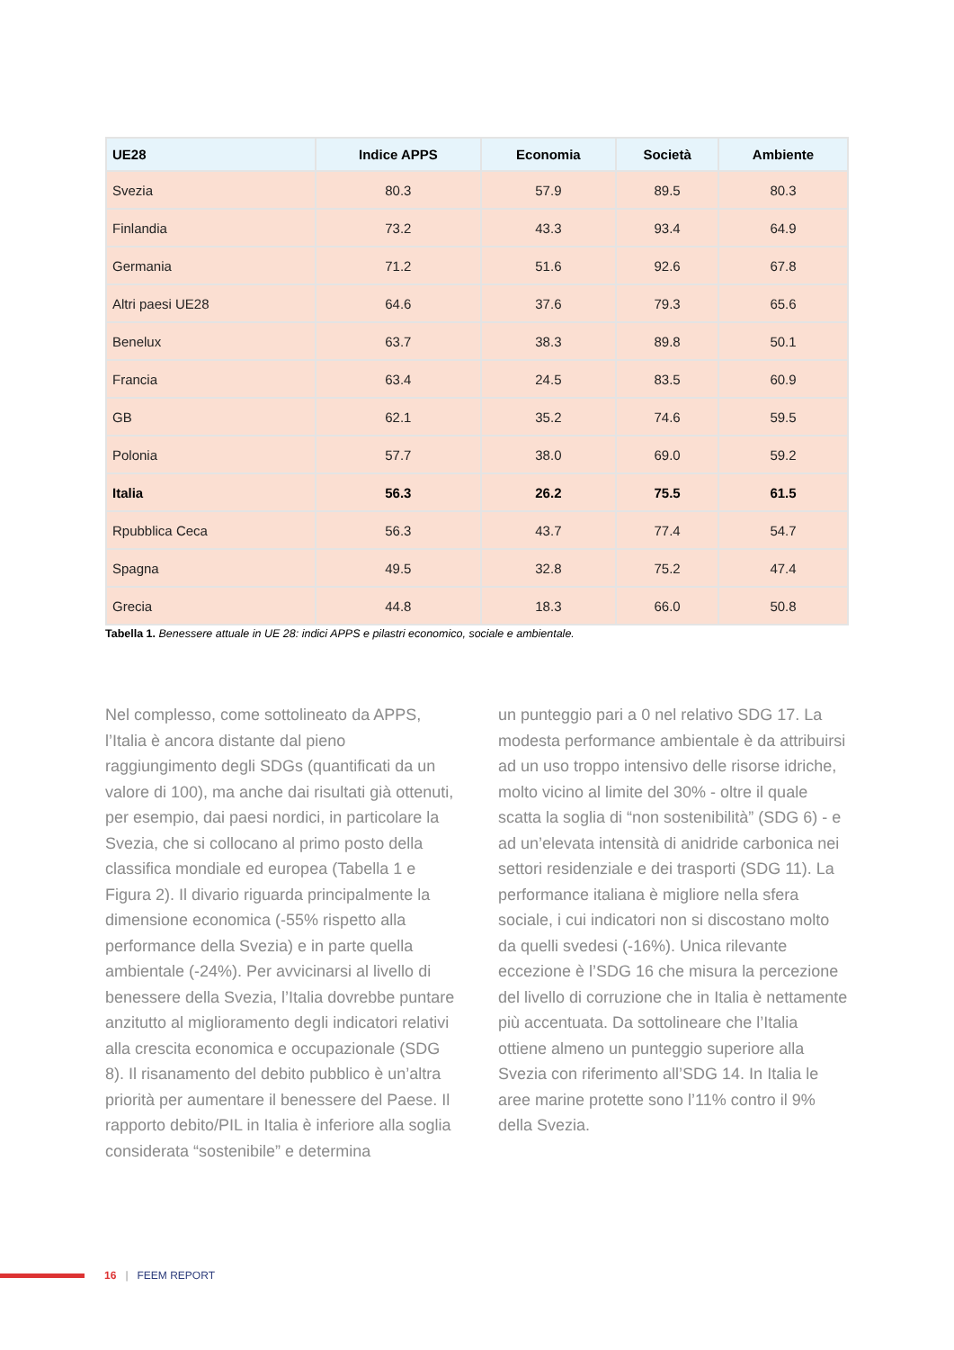| UE28 | Indice APPS | Economia | Società | Ambiente |
| --- | --- | --- | --- | --- |
| Svezia | 80.3 | 57.9 | 89.5 | 80.3 |
| Finlandia | 73.2 | 43.3 | 93.4 | 64.9 |
| Germania | 71.2 | 51.6 | 92.6 | 67.8 |
| Altri paesi UE28 | 64.6 | 37.6 | 79.3 | 65.6 |
| Benelux | 63.7 | 38.3 | 89.8 | 50.1 |
| Francia | 63.4 | 24.5 | 83.5 | 60.9 |
| GB | 62.1 | 35.2 | 74.6 | 59.5 |
| Polonia | 57.7 | 38.0 | 69.0 | 59.2 |
| Italia | 56.3 | 26.2 | 75.5 | 61.5 |
| Rpubblica Ceca | 56.3 | 43.7 | 77.4 | 54.7 |
| Spagna | 49.5 | 32.8 | 75.2 | 47.4 |
| Grecia | 44.8 | 18.3 | 66.0 | 50.8 |
Tabella 1. Benessere attuale in UE 28: indici APPS e pilastri economico, sociale e ambientale.
Nel complesso, come sottolineato da APPS, l’Italia è ancora distante dal pieno raggiungimento degli SDGs (quantificati da un valore di 100), ma anche dai risultati già ottenuti, per esempio, dai paesi nordici, in particolare la Svezia, che si collocano al primo posto della classifica mondiale ed europea (Tabella 1 e Figura 2). Il divario riguarda principalmente la dimensione economica (-55% rispetto alla performance della Svezia) e in parte quella ambientale (-24%). Per avvicinarsi al livello di benessere della Svezia, l’Italia dovrebbe puntare anzitutto al miglioramento degli indicatori relativi alla crescita economica e occupazionale (SDG 8). Il risanamento del debito pubblico è un’altra priorità per aumentare il benessere del Paese. Il rapporto debito/PIL in Italia è inferiore alla soglia considerata “sostenibile” e determina
un punteggio pari a 0 nel relativo SDG 17. La modesta performance ambientale è da attribuirsi ad un uso troppo intensivo delle risorse idriche, molto vicino al limite del 30% - oltre il quale scatta la soglia di “non sostenibilità” (SDG 6) - e ad un’elevata intensità di anidride carbonica nei settori residenziale e dei trasporti (SDG 11). La performance italiana è migliore nella sfera sociale, i cui indicatori non si discostano molto da quelli svedesi (-16%). Unica rilevante eccezione è l’SDG 16 che misura la percezione del livello di corruzione che in Italia è nettamente più accentuata. Da sottolineare che l’Italia ottiene almeno un punteggio superiore alla Svezia con riferimento all’SDG 14. In Italia le aree marine protette sono l’11% contro il 9% della Svezia.
16 | FEEM REPORT